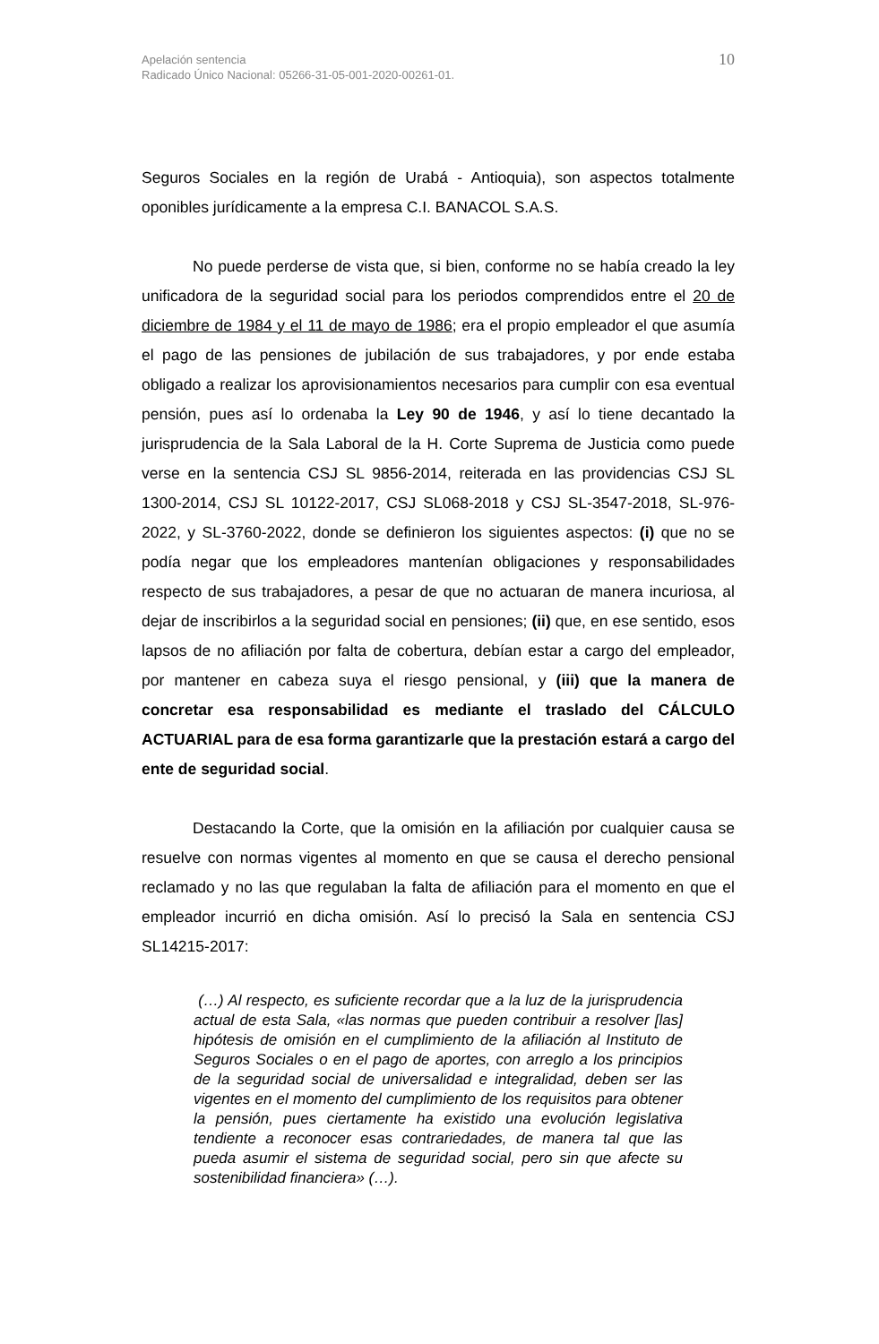Apelación sentencia
Radicado Único Nacional: 05266-31-05-001-2020-00261-01.
10
Seguros Sociales en la región de Urabá - Antioquia), son aspectos totalmente oponibles jurídicamente a la empresa C.I. BANACOL S.A.S.
No puede perderse de vista que, si bien, conforme no se había creado la ley unificadora de la seguridad social para los periodos comprendidos entre el 20 de diciembre de 1984 y el 11 de mayo de 1986; era el propio empleador el que asumía el pago de las pensiones de jubilación de sus trabajadores, y por ende estaba obligado a realizar los aprovisionamientos necesarios para cumplir con esa eventual pensión, pues así lo ordenaba la Ley 90 de 1946, y así lo tiene decantado la jurisprudencia de la Sala Laboral de la H. Corte Suprema de Justicia como puede verse en la sentencia CSJ SL 9856-2014, reiterada en las providencias CSJ SL 1300-2014, CSJ SL 10122-2017, CSJ SL068-2018 y CSJ SL-3547-2018, SL-976-2022, y SL-3760-2022, donde se definieron los siguientes aspectos: (i) que no se podía negar que los empleadores mantenían obligaciones y responsabilidades respecto de sus trabajadores, a pesar de que no actuaran de manera incuriosa, al dejar de inscribirlos a la seguridad social en pensiones; (ii) que, en ese sentido, esos lapsos de no afiliación por falta de cobertura, debían estar a cargo del empleador, por mantener en cabeza suya el riesgo pensional, y (iii) que la manera de concretar esa responsabilidad es mediante el traslado del CÁLCULO ACTUARIAL para de esa forma garantizarle que la prestación estará a cargo del ente de seguridad social.
Destacando la Corte, que la omisión en la afiliación por cualquier causa se resuelve con normas vigentes al momento en que se causa el derecho pensional reclamado y no las que regulaban la falta de afiliación para el momento en que el empleador incurrió en dicha omisión. Así lo precisó la Sala en sentencia CSJ SL14215-2017:
(…) Al respecto, es suficiente recordar que a la luz de la jurisprudencia actual de esta Sala, «las normas que pueden contribuir a resolver [las] hipótesis de omisión en el cumplimiento de la afiliación al Instituto de Seguros Sociales o en el pago de aportes, con arreglo a los principios de la seguridad social de universalidad e integralidad, deben ser las vigentes en el momento del cumplimiento de los requisitos para obtener la pensión, pues ciertamente ha existido una evolución legislativa tendiente a reconocer esas contrariedades, de manera tal que las pueda asumir el sistema de seguridad social, pero sin que afecte su sostenibilidad financiera» (…).